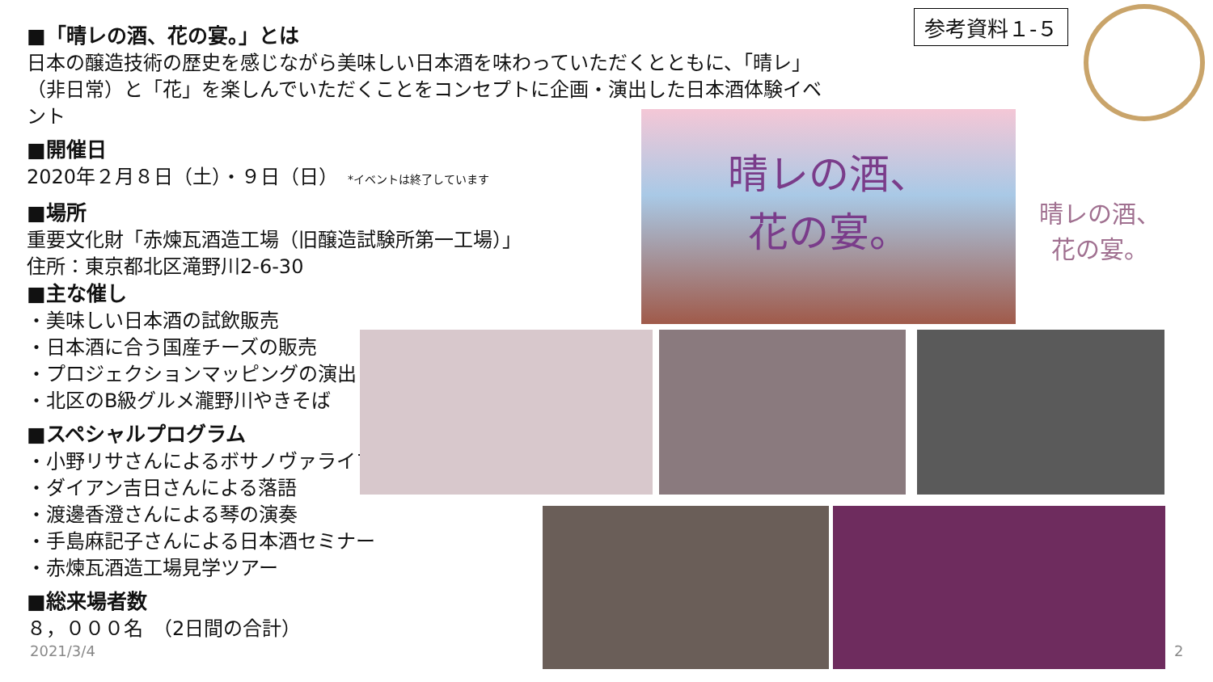参考資料１-５
■「晴レの酒、花の宴。」とは
日本の醸造技術の歴史を感じながら美味しい日本酒を味わっていただくとともに、「晴レ」
（非日常）と「花」を楽しんでいただくことをコンセプトに企画・演出した日本酒体験イベント
■開催日
2020年２月８日（土）・９日（日）　*イベントは終了しています
■場所
重要文化財「赤煉瓦酒造工場（旧醸造試験所第一工場）」
住所：東京都北区滝野川2-6-30
■主な催し
・美味しい日本酒の試飲販売
・日本酒に合う国産チーズの販売
・プロジェクションマッピングの演出
・北区のB級グルメ瀧野川やきそば
■スペシャルプログラム
・小野リサさんによるボサノヴァライブ
・ダイアン吉日さんによる落語
・渡邊香澄さんによる琴の演奏
・手島麻記子さんによる日本酒セミナー
・赤煉瓦酒造工場見学ツアー
■総来場者数
８，０００名　（2日間の合計）
晴レの酒、
花の宴。
晴レの酒、
花の宴。
2021/3/4 2